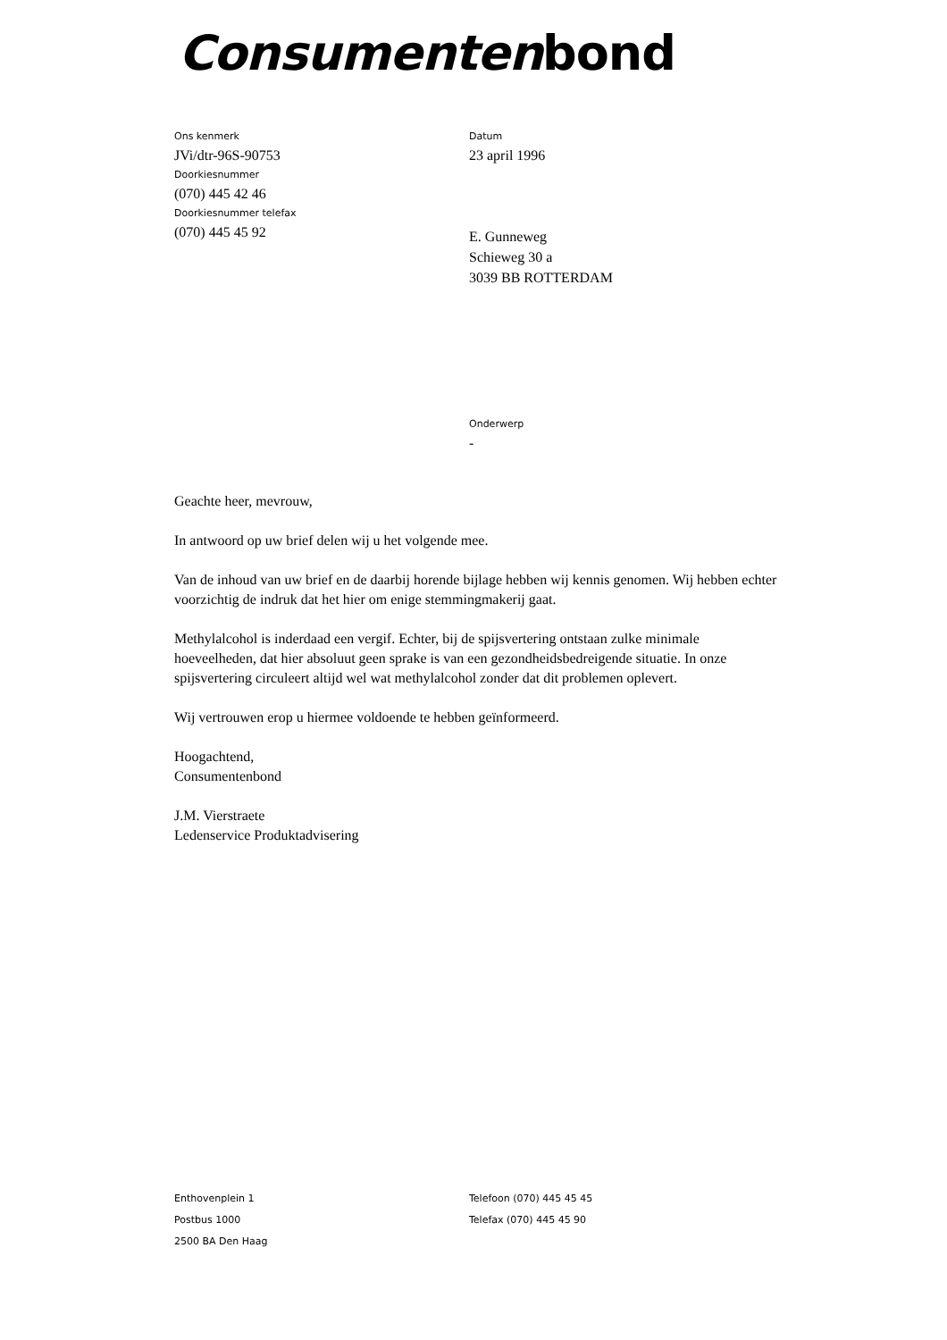Consumenten bond
Ons kenmerk
JVi/dtr-96S-90753
Doorkiesnummer
(070) 445 42 46
Doorkiesnummer telefax
(070) 445 45 92
Datum
23 april 1996
E. Gunneweg
Schieweg 30 a
3039 BB ROTTERDAM
Onderwerp
-
Geachte heer, mevrouw,
In antwoord op uw brief delen wij u het volgende mee.
Van de inhoud van uw brief en de daarbij horende bijlage hebben wij kennis genomen. Wij hebben echter voorzichtig de indruk dat het hier om enige stemmingmakerij gaat.
Methylalcohol is inderdaad een vergif. Echter, bij de spijsvertering ontstaan zulke minimale hoeveelheden, dat hier absoluut geen sprake is van een gezondheidsbedreigende situatie. In onze spijsvertering circuleert altijd wel wat methylalcohol zonder dat dit problemen oplevert.
Wij vertrouwen erop u hiermee voldoende te hebben geïnformeerd.
Hoogachtend,
Consumentenbond
J.M. Vierstraete
Ledenservice Produktadvisering
Enthovenplein 1
Postbus 1000
2500 BA Den Haag
Telefoon (070) 445 45 45
Telefax (070) 445 45 90